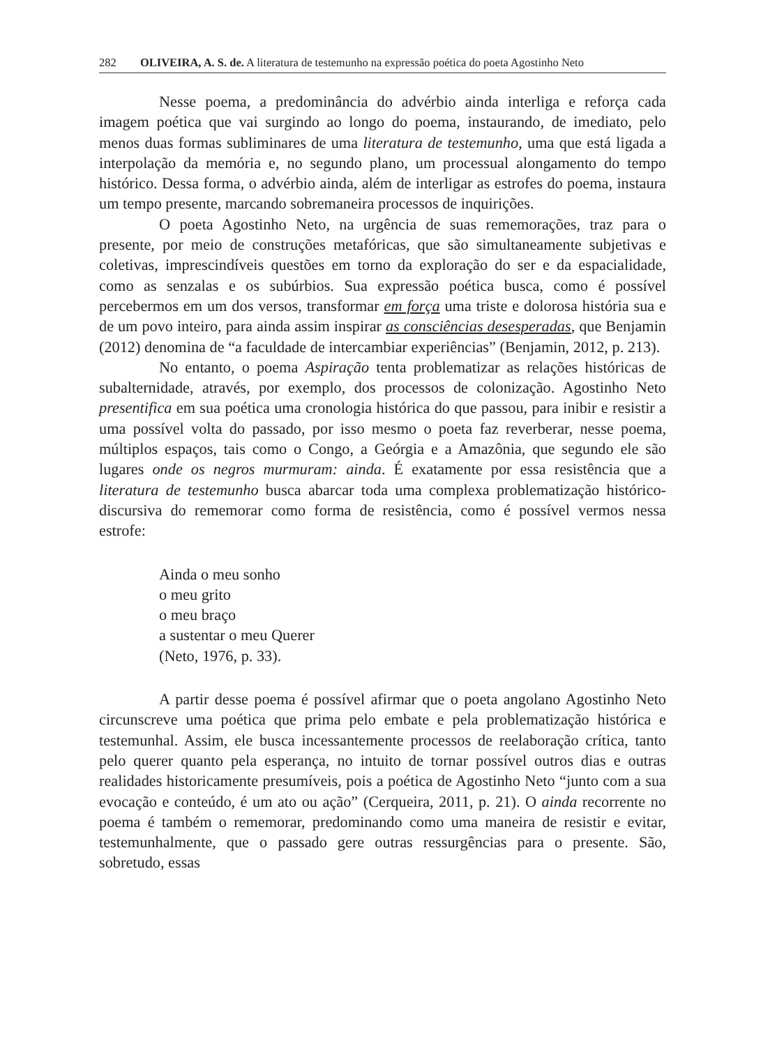282 OLIVEIRA, A. S. de. A literatura de testemunho na expressão poética do poeta Agostinho Neto
Nesse poema, a predominância do advérbio ainda interliga e reforça cada imagem poética que vai surgindo ao longo do poema, instaurando, de imediato, pelo menos duas formas subliminares de uma literatura de testemunho, uma que está ligada a interpolação da memória e, no segundo plano, um processual alongamento do tempo histórico. Dessa forma, o advérbio ainda, além de interligar as estrofes do poema, instaura um tempo presente, marcando sobremaneira processos de inquirições.
O poeta Agostinho Neto, na urgência de suas rememorações, traz para o presente, por meio de construções metafóricas, que são simultaneamente subjetivas e coletivas, imprescindíveis questões em torno da exploração do ser e da espacialidade, como as senzalas e os subúrbios. Sua expressão poética busca, como é possível percebermos em um dos versos, transformar em força uma triste e dolorosa história sua e de um povo inteiro, para ainda assim inspirar as consciências desesperadas, que Benjamin (2012) denomina de “a faculdade de intercambiar experiências” (Benjamin, 2012, p. 213).
No entanto, o poema Aspiração tenta problematizar as relações históricas de subalternidade, através, por exemplo, dos processos de colonização. Agostinho Neto presentifica em sua poética uma cronologia histórica do que passou, para inibir e resistir a uma possível volta do passado, por isso mesmo o poeta faz reverberar, nesse poema, múltiplos espaços, tais como o Congo, a Geórgia e a Amazônia, que segundo ele são lugares onde os negros murmuram: ainda. É exatamente por essa resistência que a literatura de testemunho busca abarcar toda uma complexa problematização histórico-discursiva do rememorar como forma de resistência, como é possível vermos nessa estrofe:
Ainda o meu sonho
o meu grito
o meu braço
a sustentar o meu Querer
(Neto, 1976, p. 33).
A partir desse poema é possível afirmar que o poeta angolano Agostinho Neto circunscreve uma poética que prima pelo embate e pela problematização histórica e testemunhal. Assim, ele busca incessantemente processos de reelaboração crítica, tanto pelo querer quanto pela esperança, no intuito de tornar possível outros dias e outras realidades historicamente presumíveis, pois a poética de Agostinho Neto “junto com a sua evocação e conteúdo, é um ato ou ação” (Cerqueira, 2011, p. 21). O ainda recorrente no poema é também o rememorar, predominando como uma maneira de resistir e evitar, testemunhalmente, que o passado gere outras ressurgências para o presente. São, sobretudo, essas